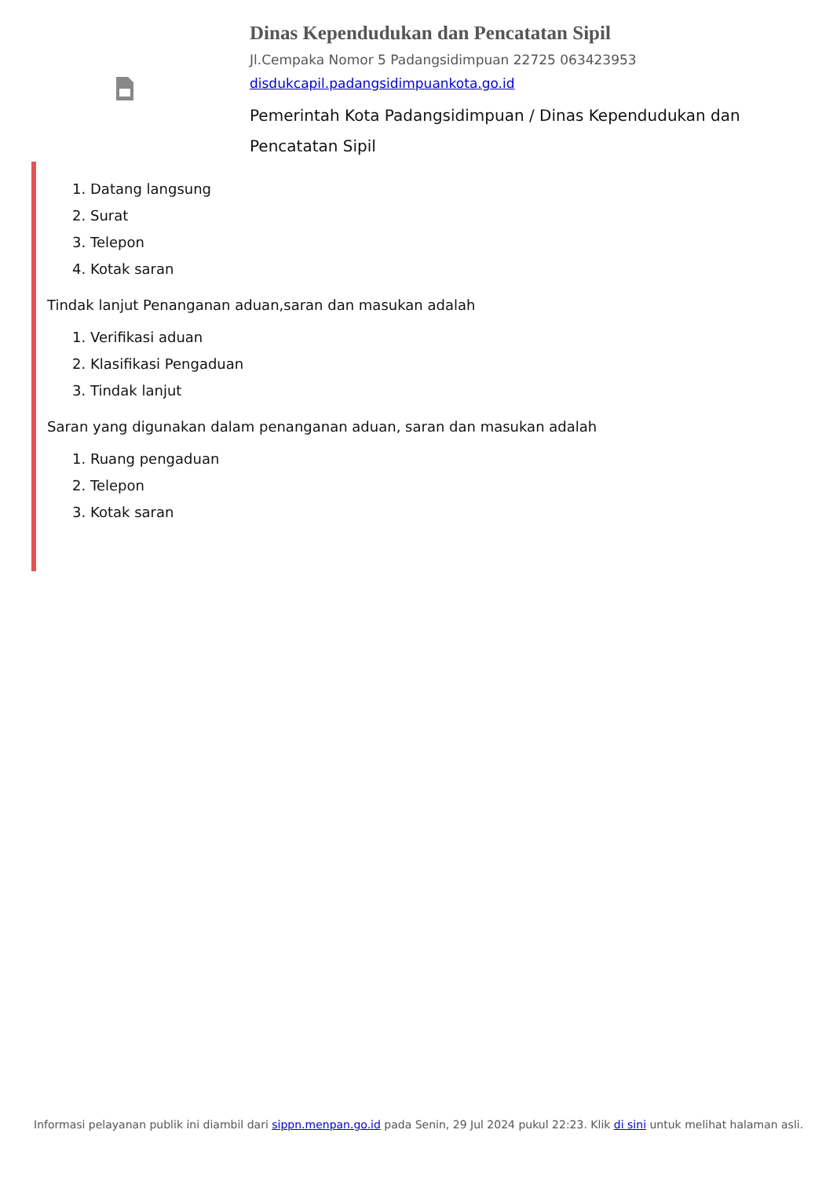Dinas Kependudukan dan Pencatatan Sipil
Jl.Cempaka Nomor 5 Padangsidimpuan 22725 063423953
disdukcapil.padangsidimpuankota.go.id
Pemerintah Kota Padangsidimpuan / Dinas Kependudukan dan Pencatatan Sipil
1. Datang langsung
2. Surat
3. Telepon
4. Kotak saran
Tindak lanjut Penanganan aduan,saran dan masukan adalah
1. Verifikasi aduan
2. Klasifikasi Pengaduan
3. Tindak lanjut
Saran yang digunakan dalam penanganan aduan, saran dan masukan adalah
1. Ruang pengaduan
2. Telepon
3. Kotak saran
Informasi pelayanan publik ini diambil dari sippn.menpan.go.id pada Senin, 29 Jul 2024 pukul 22:23. Klik di sini untuk melihat halaman asli.